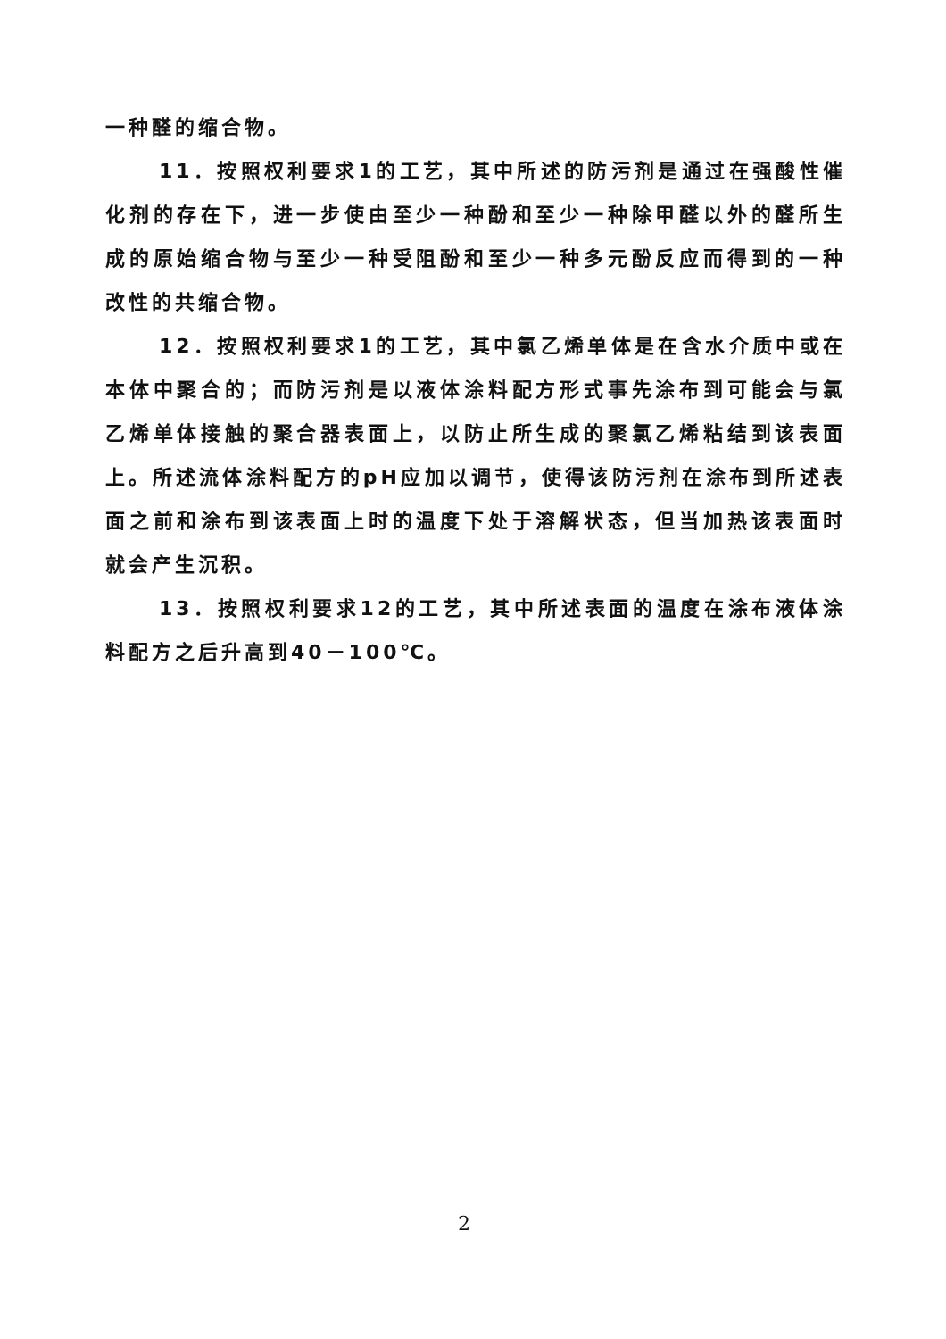一种醛的缩合物。
11．按照权利要求1的工艺，其中所述的防污剂是通过在强酸性催化剂的存在下，进一步使由至少一种酚和至少一种除甲醛以外的醛所生成的原始缩合物与至少一种受阻酚和至少一种多元酚反应而得到的一种改性的共缩合物。
12．按照权利要求1的工艺，其中氯乙烯单体是在含水介质中或在本体中聚合的；而防污剂是以液体涂料配方形式事先涂布到可能会与氯乙烯单体接触的聚合器表面上，以防止所生成的聚氯乙烯粘结到该表面上。所述流体涂料配方的pH应加以调节，使得该防污剂在涂布到所述表面之前和涂布到该表面上时的温度下处于溶解状态，但当加热该表面时就会产生沉积。
13．按照权利要求12的工艺，其中所述表面的温度在涂布液体涂料配方之后升高到40－100℃。
2